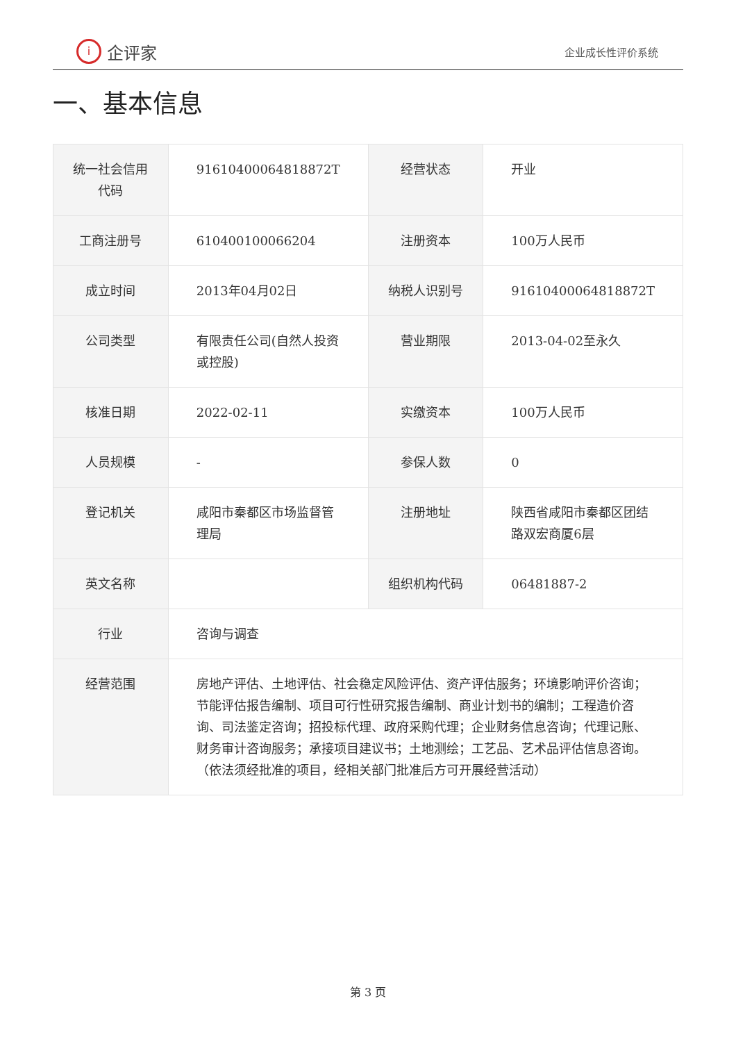i企评家
企业成长性评价系统
一、基本信息
| 统一社会信用代码 | 91610400064818872T | 经营状态 | 开业 |
| 工商注册号 | 610400100066204 | 注册资本 | 100万人民币 |
| 成立时间 | 2013年04月02日 | 纳税人识别号 | 91610400064818872T |
| 公司类型 | 有限责任公司(自然人投资或控股) | 营业期限 | 2013-04-02至永久 |
| 核准日期 | 2022-02-11 | 实缴资本 | 100万人民币 |
| 人员规模 | - | 参保人数 | 0 |
| 登记机关 | 咸阳市秦都区市场监督管理局 | 注册地址 | 陕西省咸阳市秦都区团结路双宏商厦6层 |
| 英文名称 | | 组织机构代码 | 06481887-2 |
| 行业 | 咨询与调查 | | |
| 经营范围 | 房地产评估、土地评估、社会稳定风险评估、资产评估服务；环境影响评价咨询；节能评估报告编制、项目可行性研究报告编制、商业计划书的编制；工程造价咨询、司法鉴定咨询；招投标代理、政府采购代理；企业财务信息咨询；代理记账、财务审计咨询服务；承接项目建议书；土地测绘；工艺品、艺术品评估信息咨询。（依法须经批准的项目，经相关部门批准后方可开展经营活动） | | |
第 3 页